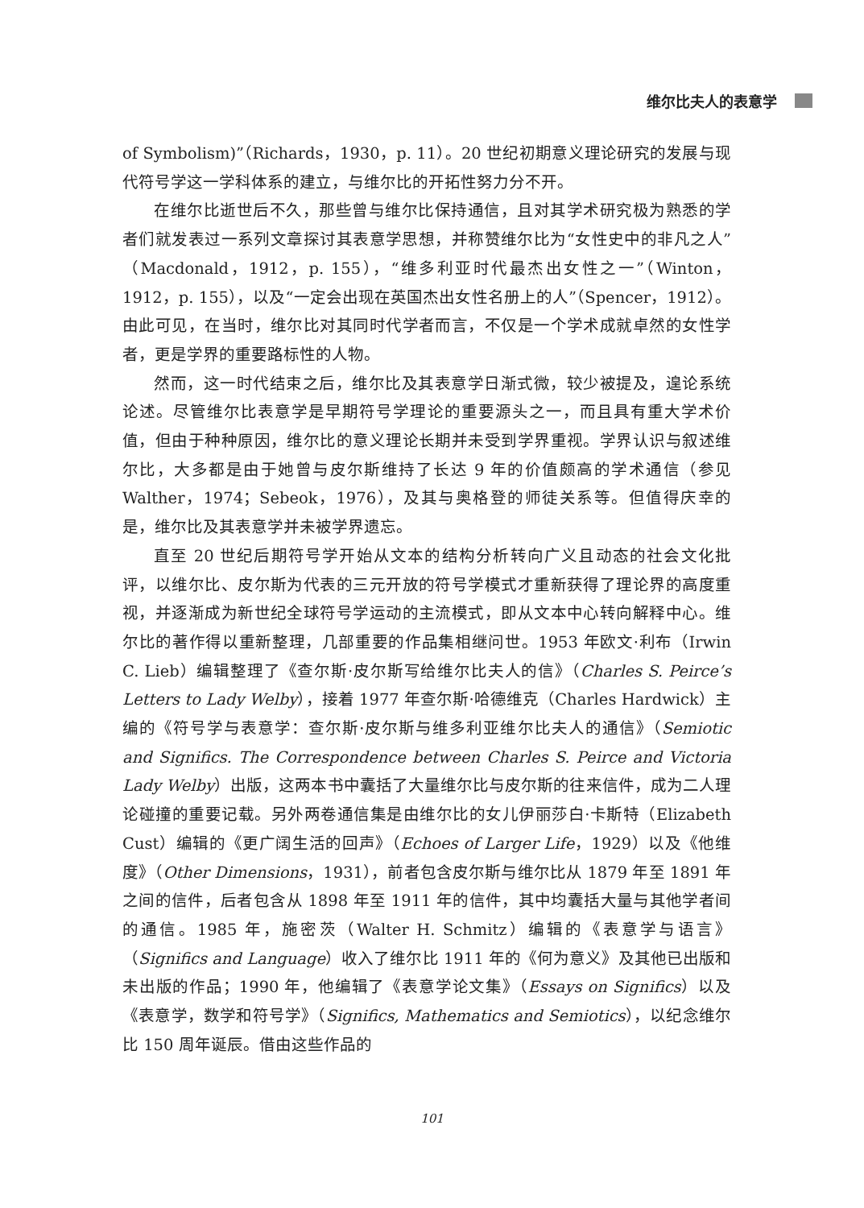维尔比夫人的表意学
of Symbolism)”（Richards，1930，p. 11）。20 世纪初期意义理论研究的发展与现代符号学这一学科体系的建立，与维尔比的开拓性努力分不开。
在维尔比逝世后不久，那些曾与维尔比保持通信，且对其学术研究极为熟悉的学者们就发表过一系列文章探讨其表意学思想，并称赞维尔比为“女性史中的非凡之人”（Macdonald，1912，p. 155），“维多利亚时代最杰出女性之一”（Winton，1912，p. 155），以及“一定会出现在英国杰出女性名册上的人”（Spencer，1912）。由此可见，在当时，维尔比对其同时代学者而言，不仅是一个学术成就卓然的女性学者，更是学界的重要路标性的人物。
然而，这一时代结束之后，维尔比及其表意学日渐式微，较少被提及，遑论系统论述。尽管维尔比表意学是早期符号学理论的重要源头之一，而且具有重大学术价值，但由于种种原因，维尔比的意义理论长期并未受到学界重视。学界认识与叙述维尔比，大多都是由于她曾与皮尔斯维持了长达 9 年的价值颇高的学术通信（参见 Walther，1974；Sebeok，1976），及其与奥格登的师徒关系等。但值得庆幸的是，维尔比及其表意学并未被学界遗忘。
直至 20 世纪后期符号学开始从文本的结构分析转向广义且动态的社会文化批评，以维尔比、皮尔斯为代表的三元开放的符号学模式才重新获得了理论界的高度重视，并逐渐成为新世纪全球符号学运动的主流模式，即从文本中心转向解释中心。维尔比的著作得以重新整理，几部重要的作品集相继问世。1953 年欧文·利布（Irwin C. Lieb）编辑整理了《查尔斯·皮尔斯写给维尔比夫人的信》（Charles S. Peirce’s Letters to Lady Welby），接着 1977 年查尔斯·哈德维克（Charles Hardwick）主编的《符号学与表意学：查尔斯·皮尔斯与维多利亚维尔比夫人的通信》（Semiotic and Significs. The Correspondence between Charles S. Peirce and Victoria Lady Welby）出版，这两本书中囊括了大量维尔比与皮尔斯的往来信件，成为二人理论碰撞的重要记载。另外两卷通信集是由维尔比的女儿伊丽莎白·卡斯特（Elizabeth Cust）编辑的《更广阔生活的回声》（Echoes of Larger Life，1929）以及《他维度》（Other Dimensions，1931），前者包含皮尔斯与维尔比从 1879 年至 1891 年之间的信件，后者包含从 1898 年至 1911 年的信件，其中均囊括大量与其他学者间的通信。1985 年，施密茨（Walter H. Schmitz）编辑的《表意学与语言》（Significs and Language）收入了维尔比 1911 年的《何为意义》及其他已出版和未出版的作品；1990 年，他编辑了《表意学论文集》（Essays on Significs）以及《表意学，数学和符号学》（Significs, Mathematics and Semiotics），以纪念维尔比 150 周年诞辰。借由这些作品的
101